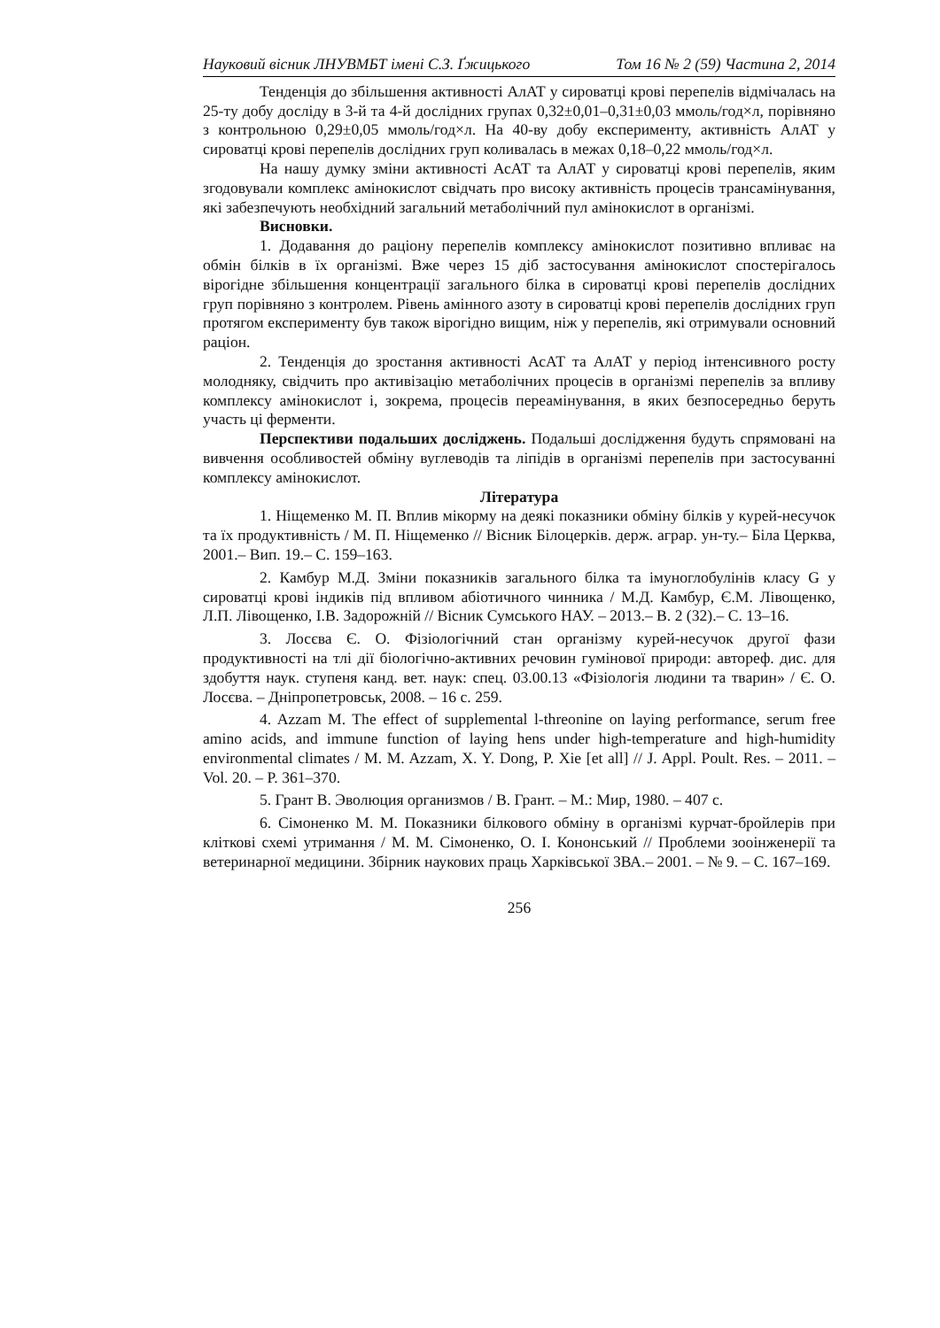Науковий вісник ЛНУВМБТ імені С.З. Ґжицького Том 16 № 2 (59) Частина 2, 2014
Тенденція до збільшення активності АлАТ у сироватці крові перепелів відмічалась на 25-ту добу досліду в 3-й та 4-й дослідних групах 0,32±0,01–0,31±0,03 ммоль/год×л, порівняно з контрольною 0,29±0,05 ммоль/год×л. На 40-ву добу експерименту, активність АлАТ у сироватці крові перепелів дослідних груп коливалась в межах 0,18–0,22 ммоль/год×л.
На нашу думку зміни активності АсАТ та АлАТ у сироватці крові перепелів, яким згодовували комплекс амінокислот свідчать про високу активність процесів трансамінування, які забезпечують необхідний загальний метаболічний пул амінокислот в організмі.
Висновки.
1. Додавання до раціону перепелів комплексу амінокислот позитивно впливає на обмін білків в їх організмі. Вже через 15 діб застосування амінокислот спостерігалось вірогідне збільшення концентрації загального білка в сироватці крові перепелів дослідних груп порівняно з контролем. Рівень амінного азоту в сироватці крові перепелів дослідних груп протягом експерименту був також вірогідно вищим, ніж у перепелів, які отримували основний раціон.
2. Тенденція до зростання активності АсАТ та АлАТ у період інтенсивного росту молодняку, свідчить про активізацію метаболічних процесів в організмі перепелів за впливу комплексу амінокислот і, зокрема, процесів переамінування, в яких безпосередньо беруть участь ці ферменти.
Перспективи подальших досліджень. Подальші дослідження будуть спрямовані на вивчення особливостей обміну вуглеводів та ліпідів в організмі перепелів при застосуванні комплексу амінокислот.
Література
1. Ніщеменко М. П. Вплив мікорму на деякі показники обміну білків у курей-несучок та їх продуктивність / М. П. Ніщеменко // Вісник Білоцерків. держ. аграр. ун-ту.– Біла Церква, 2001.– Вип. 19.– С. 159–163.
2. Камбур М.Д. Зміни показників загального білка та імуноглобулінів класу G у сироватці крові індиків під впливом абіотичного чинника / М.Д. Камбур, Є.М. Лівощенко, Л.П. Лівощенко, І.В. Задорожній // Вісник Сумського НАУ. – 2013.– В. 2 (32).– С. 13–16.
3. Лосєва Є. О. Фізіологічний стан організму курей-несучок другої фази продуктивності на тлі дії біологічно-активних речовин гумінової природи: автореф. дис. для здобуття наук. ступеня канд. вет. наук: спец. 03.00.13 «Фізіологія людини та тварин» / Є. О. Лосєва. – Дніпропетровськ, 2008. – 16 с. 259.
4. Azzam M. The effect of supplemental l-threonine on laying performance, serum free amino acids, and immune function of laying hens under high-temperature and high-humidity environmental climates / M. M. Azzam, X. Y. Dong, P. Xie [et all] // J. Appl. Poult. Res. – 2011. – Vol. 20. – P. 361–370.
5. Грант В. Эволюция организмов / В. Грант. – М.: Мир, 1980. – 407 с.
6. Сімоненко М. М. Показники білкового обміну в організмі курчат-бройлерів при кліткові схемі утримання / М. М. Сімоненко, О. І. Кононський // Проблеми зооінженерії та ветеринарної медицини. Збірник наукових праць Харківської ЗВА.– 2001. – № 9. – С. 167–169.
256